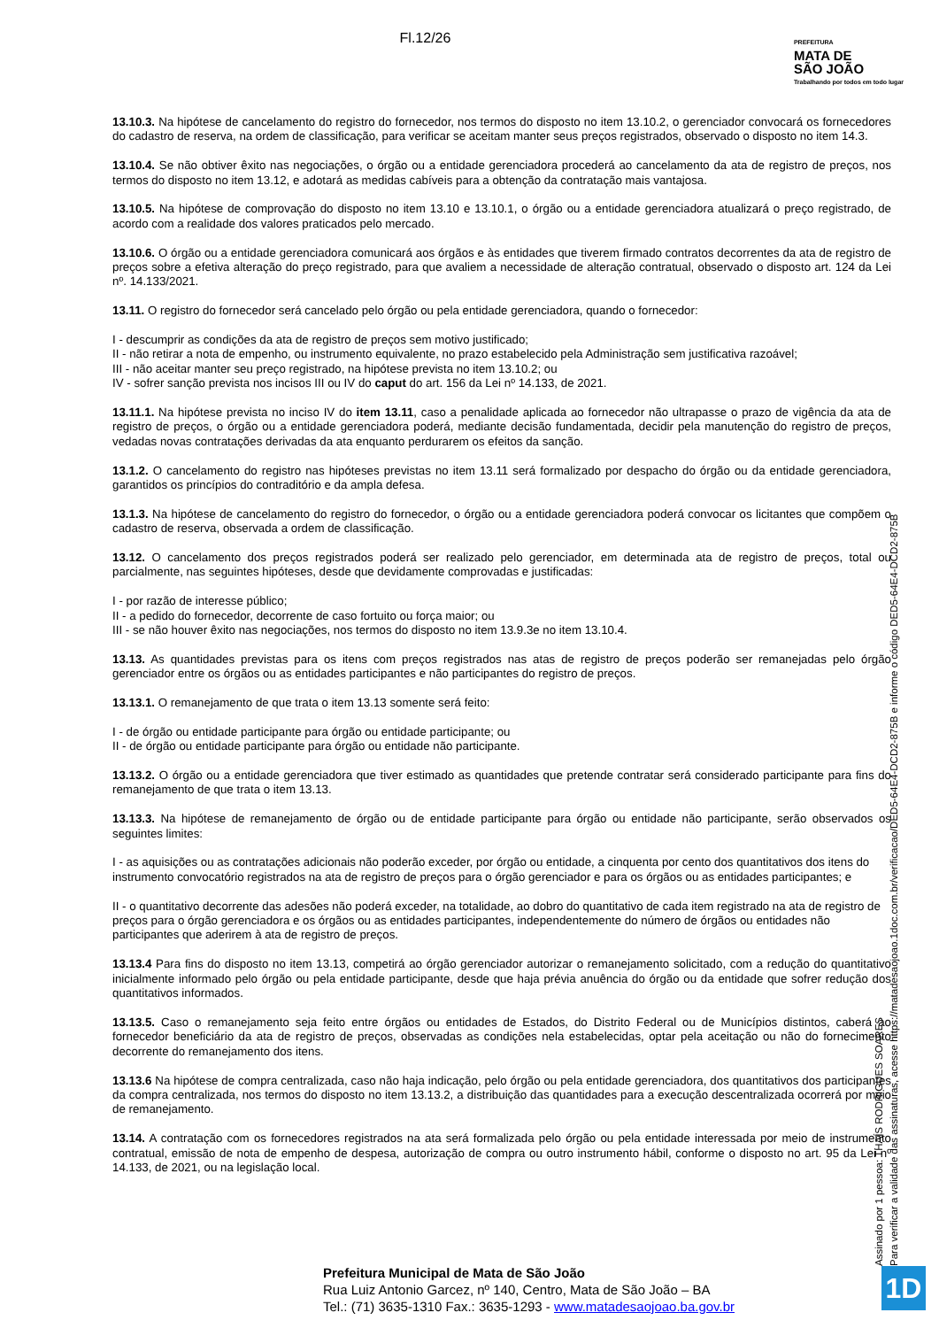Fl.12/26
PREFEITURA
MATA DE
SÃO JOÃO
Trabalhando por todos em todo lugar
13.10.3. Na hipótese de cancelamento do registro do fornecedor, nos termos do disposto no item 13.10.2, o gerenciador convocará os fornecedores do cadastro de reserva, na ordem de classificação, para verificar se aceitam manter seus preços registrados, observado o disposto no item 14.3.
13.10.4. Se não obtiver êxito nas negociações, o órgão ou a entidade gerenciadora procederá ao cancelamento da ata de registro de preços, nos termos do disposto no item 13.12, e adotará as medidas cabíveis para a obtenção da contratação mais vantajosa.
13.10.5. Na hipótese de comprovação do disposto no item 13.10 e 13.10.1, o órgão ou a entidade gerenciadora atualizará o preço registrado, de acordo com a realidade dos valores praticados pelo mercado.
13.10.6. O órgão ou a entidade gerenciadora comunicará aos órgãos e às entidades que tiverem firmado contratos decorrentes da ata de registro de preços sobre a efetiva alteração do preço registrado, para que avaliem a necessidade de alteração contratual, observado o disposto art. 124 da Lei nº. 14.133/2021.
13.11. O registro do fornecedor será cancelado pelo órgão ou pela entidade gerenciadora, quando o fornecedor:
I - descumprir as condições da ata de registro de preços sem motivo justificado;
II - não retirar a nota de empenho, ou instrumento equivalente, no prazo estabelecido pela Administração sem justificativa razoável;
III - não aceitar manter seu preço registrado, na hipótese prevista no item 13.10.2; ou
IV - sofrer sanção prevista nos incisos III ou IV do caput do art. 156 da Lei nº 14.133, de 2021.
13.11.1. Na hipótese prevista no inciso IV do item 13.11, caso a penalidade aplicada ao fornecedor não ultrapasse o prazo de vigência da ata de registro de preços, o órgão ou a entidade gerenciadora poderá, mediante decisão fundamentada, decidir pela manutenção do registro de preços, vedadas novas contratações derivadas da ata enquanto perdurarem os efeitos da sanção.
13.1.2. O cancelamento do registro nas hipóteses previstas no item 13.11 será formalizado por despacho do órgão ou da entidade gerenciadora, garantidos os princípios do contraditório e da ampla defesa.
13.1.3. Na hipótese de cancelamento do registro do fornecedor, o órgão ou a entidade gerenciadora poderá convocar os licitantes que compõem o cadastro de reserva, observada a ordem de classificação.
13.12. O cancelamento dos preços registrados poderá ser realizado pelo gerenciador, em determinada ata de registro de preços, total ou parcialmente, nas seguintes hipóteses, desde que devidamente comprovadas e justificadas:
I - por razão de interesse público;
II - a pedido do fornecedor, decorrente de caso fortuito ou força maior; ou
III - se não houver êxito nas negociações, nos termos do disposto no item 13.9.3e no item 13.10.4.
13.13. As quantidades previstas para os itens com preços registrados nas atas de registro de preços poderão ser remanejadas pelo órgão gerenciador entre os órgãos ou as entidades participantes e não participantes do registro de preços.
13.13.1. O remanejamento de que trata o item 13.13 somente será feito:
I - de órgão ou entidade participante para órgão ou entidade participante; ou
II - de órgão ou entidade participante para órgão ou entidade não participante.
13.13.2. O órgão ou a entidade gerenciadora que tiver estimado as quantidades que pretende contratar será considerado participante para fins do remanejamento de que trata o item 13.13.
13.13.3. Na hipótese de remanejamento de órgão ou de entidade participante para órgão ou entidade não participante, serão observados os seguintes limites:
I - as aquisições ou as contratações adicionais não poderão exceder, por órgão ou entidade, a cinquenta por cento dos quantitativos dos itens do instrumento convocatório registrados na ata de registro de preços para o órgão gerenciador e para os órgãos ou as entidades participantes; e
II - o quantitativo decorrente das adesões não poderá exceder, na totalidade, ao dobro do quantitativo de cada item registrado na ata de registro de preços para o órgão gerenciadora e os órgãos ou as entidades participantes, independentemente do número de órgãos ou entidades não participantes que aderirem à ata de registro de preços.
13.13.4 Para fins do disposto no item 13.13, competirá ao órgão gerenciador autorizar o remanejamento solicitado, com a redução do quantitativo inicialmente informado pelo órgão ou pela entidade participante, desde que haja prévia anuência do órgão ou da entidade que sofrer redução dos quantitativos informados.
13.13.5. Caso o remanejamento seja feito entre órgãos ou entidades de Estados, do Distrito Federal ou de Municípios distintos, caberá ao fornecedor beneficiário da ata de registro de preços, observadas as condições nela estabelecidas, optar pela aceitação ou não do fornecimento decorrente do remanejamento dos itens.
13.13.6 Na hipótese de compra centralizada, caso não haja indicação, pelo órgão ou pela entidade gerenciadora, dos quantitativos dos participantes da compra centralizada, nos termos do disposto no item 13.13.2, a distribuição das quantidades para a execução descentralizada ocorrerá por meio de remanejamento.
13.14. A contratação com os fornecedores registrados na ata será formalizada pelo órgão ou pela entidade interessada por meio de instrumento contratual, emissão de nota de empenho de despesa, autorização de compra ou outro instrumento hábil, conforme o disposto no art. 95 da Lei nº 14.133, de 2021, ou na legislação local.
Assinado por 1 pessoa: THAÍS RODRIGUES SOARES
Para verificar a validade das assinaturas, acesse https://matadesaojoao.1doc.com.br/verificacao/DED5-64E4-DCD2-875B e informe o código DED5-64E4-DCD2-875B
Prefeitura Municipal de Mata de São João
Rua Luiz Antonio Garcez, nº 140, Centro, Mata de São João – BA
Tel.: (71) 3635-1310 Fax.: 3635-1293 - www.matadesaojoao.ba.gov.br
1D